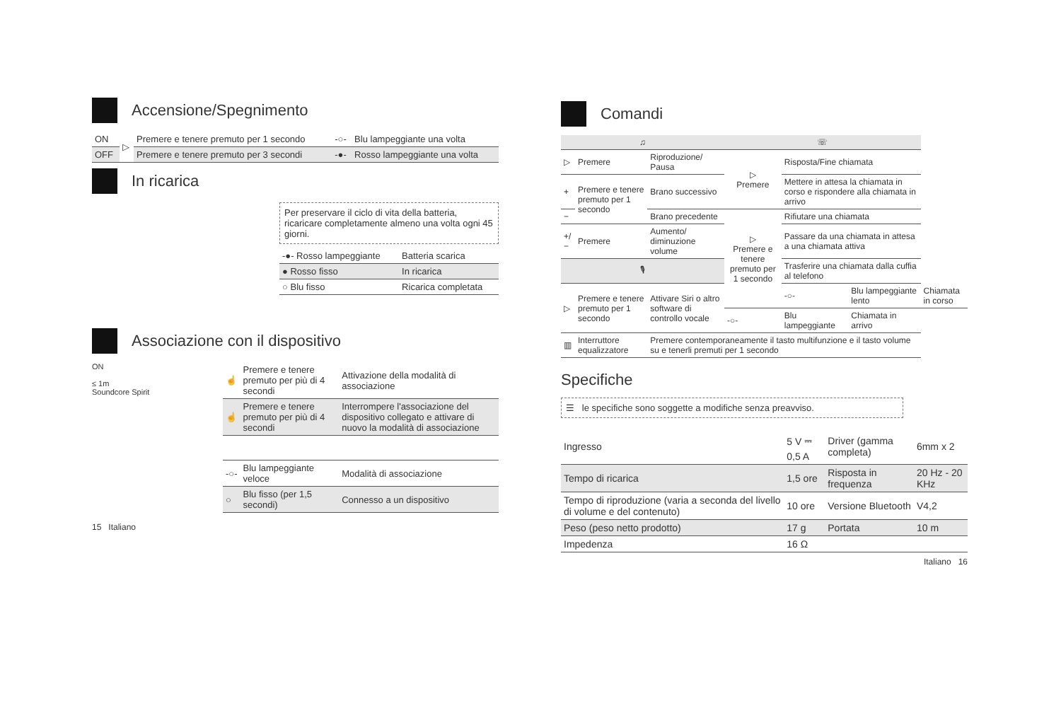Accensione/Spegnimento
| ON | ▷ | Premere e tenere premuto per 1 secondo | -○- | Blu lampeggiante una volta |
| OFF | | Premere e tenere premuto per 3 secondi | -●- | Rosso lampeggiante una volta |
In ricarica
Per preservare il ciclo di vita della batteria, ricaricare completamente almeno una volta ogni 45 giorni.
| -●- Rosso lampeggiante | Batteria scarica |
| ● Rosso fisso | In ricarica |
| ○ Blu fisso | Ricarica completata |
Associazione con il dispositivo
ON
≤ 1m
Soundcore Spirit
| ☝ | Premere e tenere premuto per più di 4 secondi | Attivazione della modalità di associazione |
| ☝ | Premere e tenere premuto per più di 4 secondi | Interrompere l'associazione del dispositivo collegato e attivare di nuovo la modalità di associazione |
| -○- | Blu lampeggiante veloce | Modalità di associazione |
| ○ | Blu fisso (per 1,5 secondi) | Connesso a un dispositivo |
15 Italiano
Comandi
| ♫ | | | ☏ | | | |
| ▷ | Premere | Riproduzione/ Pausa | ▷ Premere | Risposta/Fine chiamata | | |
| + | Premere e tenere premuto per 1 secondo | Brano successivo | | Mettere in attesa la chiamata in corso e rispondere alla chiamata in arrivo | | |
| − | | Brano precedente | ▷ Premere e tenere premuto per 1 secondo | Rifiutare una chiamata | | |
| +/− | Premere | Aumento/ diminuzione volume | | Passare da una chiamata in attesa a una chiamata attiva | | |
| 🎙 | | | | Trasferire una chiamata dalla cuffia al telefono | | |
| ▷ | Premere e tenere premuto per 1 secondo | Attivare Siri o altro software di controllo vocale | | -○- | Blu lampeggiante lento | Chiamata in corso |
| | | | -○- | Blu lampeggiante | Chiamata in arrivo | |
| ▥ | Interruttore equalizzatore | Premere contemporaneamente il tasto multifunzione e il tasto volume su e tenerli premuti per 1 secondo | | | | |
Specifiche
☰ le specifiche sono soggette a modifiche senza preavviso.
| Ingresso | 5 V ⎓ 0,5 A | Driver (gamma completa) | 6mm x 2 |
| Tempo di ricarica | 1,5 ore | Risposta in frequenza | 20 Hz - 20 KHz |
| Tempo di riproduzione (varia a seconda del livello di volume e del contenuto) | 10 ore | Versione Bluetooth | V4,2 |
| Peso (peso netto prodotto) | 17 g | Portata | 10 m |
| Impedenza | 16 Ω | | |
Italiano 16